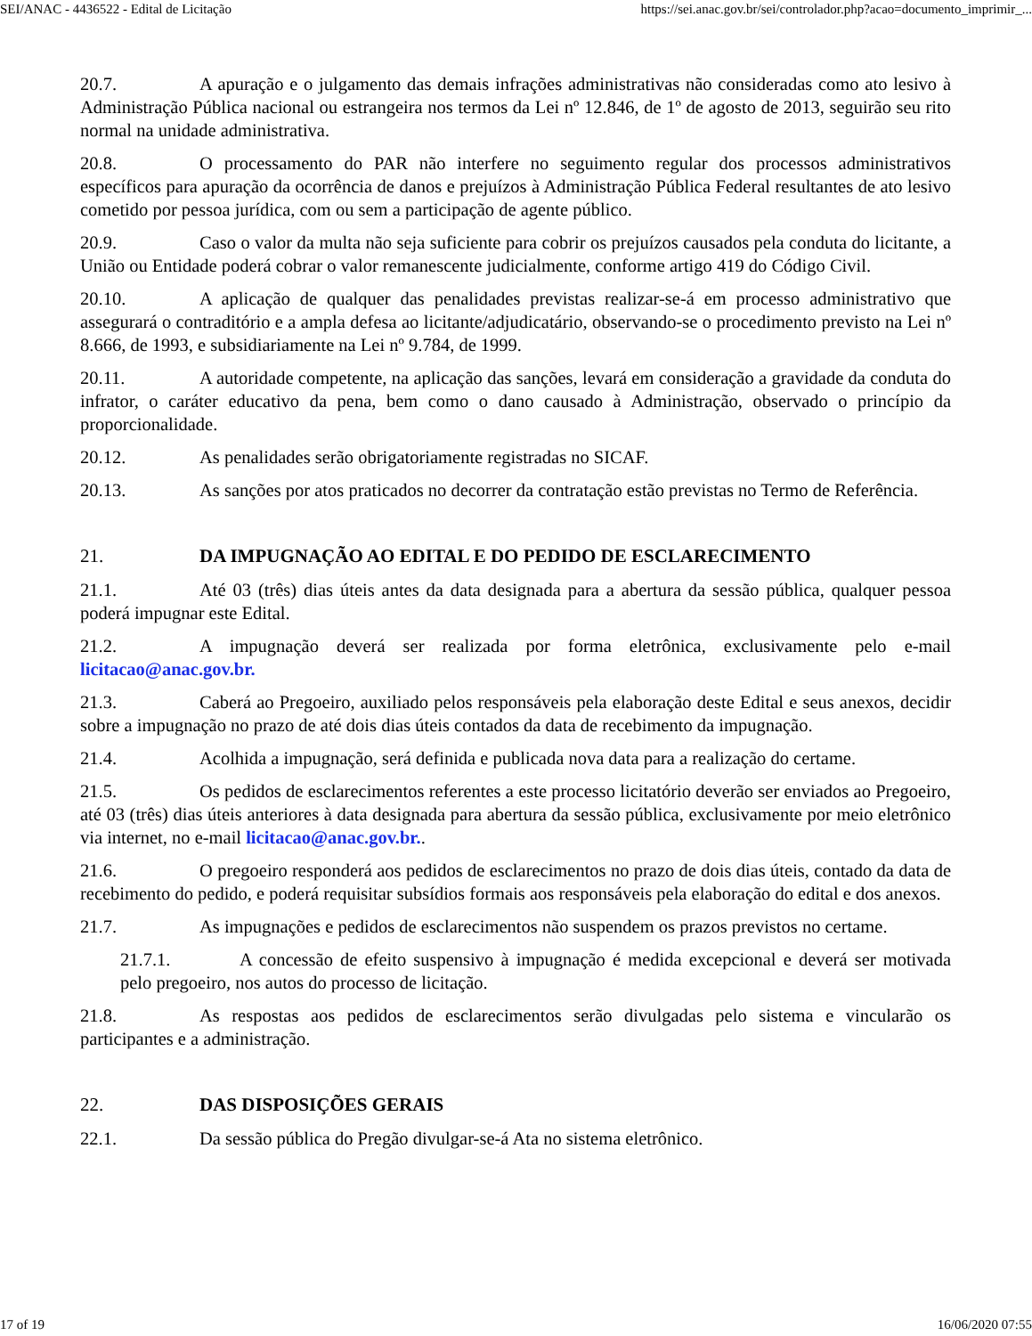SEI/ANAC - 4436522 - Edital de Licitação https://sei.anac.gov.br/sei/controlador.php?acao=documento_imprimir_...
20.7. A apuração e o julgamento das demais infrações administrativas não consideradas como ato lesivo à Administração Pública nacional ou estrangeira nos termos da Lei nº 12.846, de 1º de agosto de 2013, seguirão seu rito normal na unidade administrativa.
20.8. O processamento do PAR não interfere no seguimento regular dos processos administrativos específicos para apuração da ocorrência de danos e prejuízos à Administração Pública Federal resultantes de ato lesivo cometido por pessoa jurídica, com ou sem a participação de agente público.
20.9. Caso o valor da multa não seja suficiente para cobrir os prejuízos causados pela conduta do licitante, a União ou Entidade poderá cobrar o valor remanescente judicialmente, conforme artigo 419 do Código Civil.
20.10. A aplicação de qualquer das penalidades previstas realizar-se-á em processo administrativo que assegurará o contraditório e a ampla defesa ao licitante/adjudicatário, observando-se o procedimento previsto na Lei nº 8.666, de 1993, e subsidiariamente na Lei nº 9.784, de 1999.
20.11. A autoridade competente, na aplicação das sanções, levará em consideração a gravidade da conduta do infrator, o caráter educativo da pena, bem como o dano causado à Administração, observado o princípio da proporcionalidade.
20.12. As penalidades serão obrigatoriamente registradas no SICAF.
20.13. As sanções por atos praticados no decorrer da contratação estão previstas no Termo de Referência.
21. DA IMPUGNAÇÃO AO EDITAL E DO PEDIDO DE ESCLARECIMENTO
21.1. Até 03 (três) dias úteis antes da data designada para a abertura da sessão pública, qualquer pessoa poderá impugnar este Edital.
21.2. A impugnação deverá ser realizada por forma eletrônica, exclusivamente pelo e-mail licitacao@anac.gov.br.
21.3. Caberá ao Pregoeiro, auxiliado pelos responsáveis pela elaboração deste Edital e seus anexos, decidir sobre a impugnação no prazo de até dois dias úteis contados da data de recebimento da impugnação.
21.4. Acolhida a impugnação, será definida e publicada nova data para a realização do certame.
21.5. Os pedidos de esclarecimentos referentes a este processo licitatório deverão ser enviados ao Pregoeiro, até 03 (três) dias úteis anteriores à data designada para abertura da sessão pública, exclusivamente por meio eletrônico via internet, no e-mail licitacao@anac.gov.br..
21.6. O pregoeiro responderá aos pedidos de esclarecimentos no prazo de dois dias úteis, contado da data de recebimento do pedido, e poderá requisitar subsídios formais aos responsáveis pela elaboração do edital e dos anexos.
21.7. As impugnações e pedidos de esclarecimentos não suspendem os prazos previstos no certame.
21.7.1. A concessão de efeito suspensivo à impugnação é medida excepcional e deverá ser motivada pelo pregoeiro, nos autos do processo de licitação.
21.8. As respostas aos pedidos de esclarecimentos serão divulgadas pelo sistema e vincularão os participantes e a administração.
22. DAS DISPOSIÇÕES GERAIS
22.1. Da sessão pública do Pregão divulgar-se-á Ata no sistema eletrônico.
17 of 19 16/06/2020 07:55